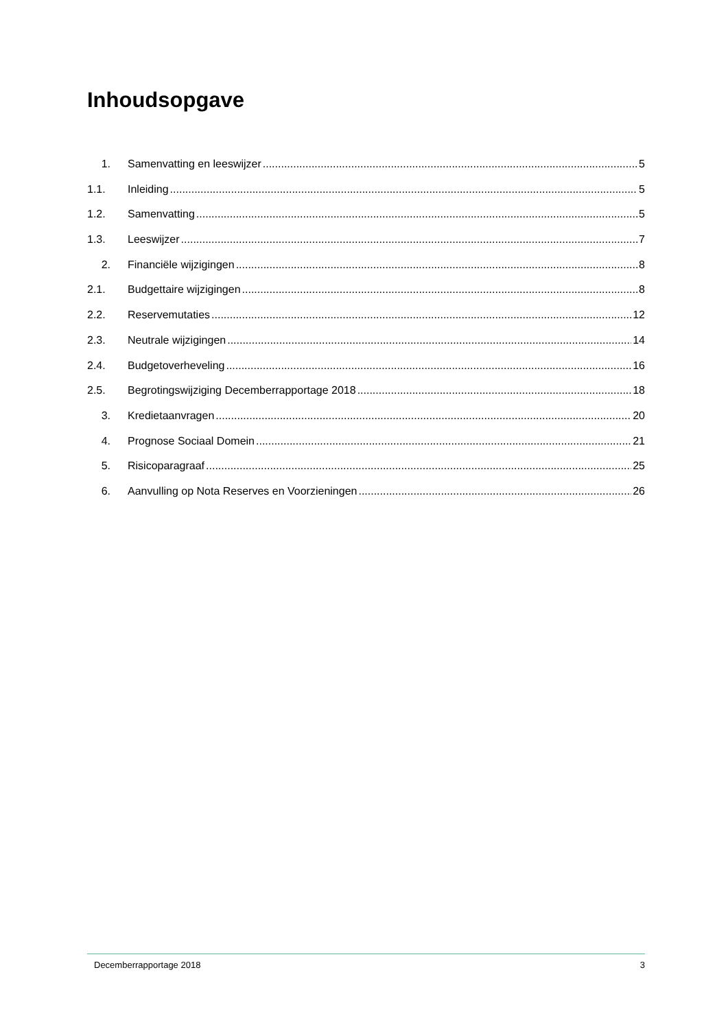Inhoudsopgave
1. Samenvatting en leeswijzer 5
1.1. Inleiding 5
1.2. Samenvatting 5
1.3. Leeswijzer 7
2. Financiële wijzigingen 8
2.1. Budgettaire wijzigingen 8
2.2. Reservemutaties 12
2.3. Neutrale wijzigingen 14
2.4. Budgetoverheveling 16
2.5. Begrotingswijziging Decemberrapportage 2018 18
3. Kredietaanvragen 20
4. Prognose Sociaal Domein 21
5. Risicoparagraaf 25
6. Aanvulling op Nota Reserves en Voorzieningen 26
Decemberrapportage 2018 3